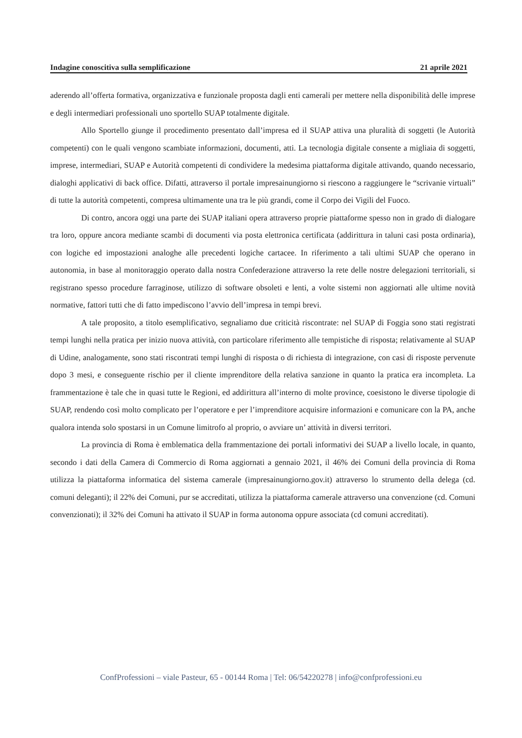Indagine conoscitiva sulla semplificazione 21 aprile 2021
aderendo all’offerta formativa, organizzativa e funzionale proposta dagli enti camerali per mettere nella disponibilità delle imprese e degli intermediari professionali uno sportello SUAP totalmente digitale.
Allo Sportello giunge il procedimento presentato dall’impresa ed il SUAP attiva una pluralità di soggetti (le Autorità competenti) con le quali vengono scambiate informazioni, documenti, atti. La tecnologia digitale consente a migliaia di soggetti, imprese, intermediari, SUAP e Autorità competenti di condividere la medesima piattaforma digitale attivando, quando necessario, dialoghi applicativi di back office. Difatti, attraverso il portale impresainungiorno si riescono a raggiungere le “scrivanie virtuali” di tutte la autorità competenti, compresa ultimamente una tra le più grandi, come il Corpo dei Vigili del Fuoco.
Di contro, ancora oggi una parte dei SUAP italiani opera attraverso proprie piattaforme spesso non in grado di dialogare tra loro, oppure ancora mediante scambi di documenti via posta elettronica certificata (addirittura in taluni casi posta ordinaria), con logiche ed impostazioni analoghe alle precedenti logiche cartacee. In riferimento a tali ultimi SUAP che operano in autonomia, in base al monitoraggio operato dalla nostra Confederazione attraverso la rete delle nostre delegazioni territoriali, si registrano spesso procedure farraginose, utilizzo di software obsoleti e lenti, a volte sistemi non aggiornati alle ultime novità normative, fattori tutti che di fatto impediscono l’avvio dell’impresa in tempi brevi.
A tale proposito, a titolo esemplificativo, segnaliamo due criticità riscontrate: nel SUAP di Foggia sono stati registrati tempi lunghi nella pratica per inizio nuova attività, con particolare riferimento alle tempistiche di risposta; relativamente al SUAP di Udine, analogamente, sono stati riscontrati tempi lunghi di risposta o di richiesta di integrazione, con casi di risposte pervenute dopo 3 mesi, e conseguente rischio per il cliente imprenditore della relativa sanzione in quanto la pratica era incompleta. La frammentazione è tale che in quasi tutte le Regioni, ed addirittura all’interno di molte province, coesistono le diverse tipologie di SUAP, rendendo così molto complicato per l’operatore e per l’imprenditore acquisire informazioni e comunicare con la PA, anche qualora intenda solo spostarsi in un Comune limitrofo al proprio, o avviare un’ attività in diversi territori.
La provincia di Roma è emblematica della frammentazione dei portali informativi dei SUAP a livello locale, in quanto, secondo i dati della Camera di Commercio di Roma aggiornati a gennaio 2021, il 46% dei Comuni della provincia di Roma utilizza la piattaforma informatica del sistema camerale (impresainungiorno.gov.it) attraverso lo strumento della delega (cd. comuni deleganti); il 22% dei Comuni, pur se accreditati, utilizza la piattaforma camerale attraverso una convenzione (cd. Comuni convenzionati); il 32% dei Comuni ha attivato il SUAP in forma autonoma oppure associata (cd comuni accreditati).
ConfProfessioni – viale Pasteur, 65 - 00144 Roma | Tel: 06/54220278 | info@confprofessioni.eu